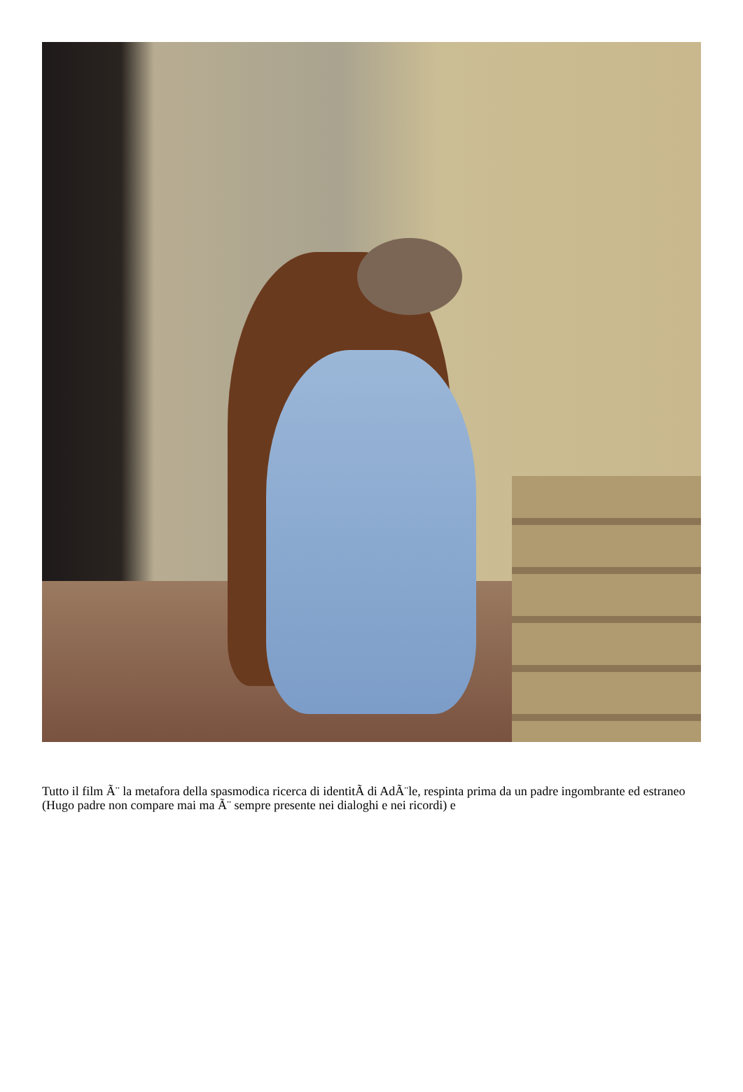Tutto il film Ã¨ la metafora della spasmodica ricerca di identitÃ di AdÃ¨le, respinta prima da un padre ingombrante ed estraneo (Hugo padre non compare mai ma Ã¨ sempre presente nei dialoghi e nei ricordi) e